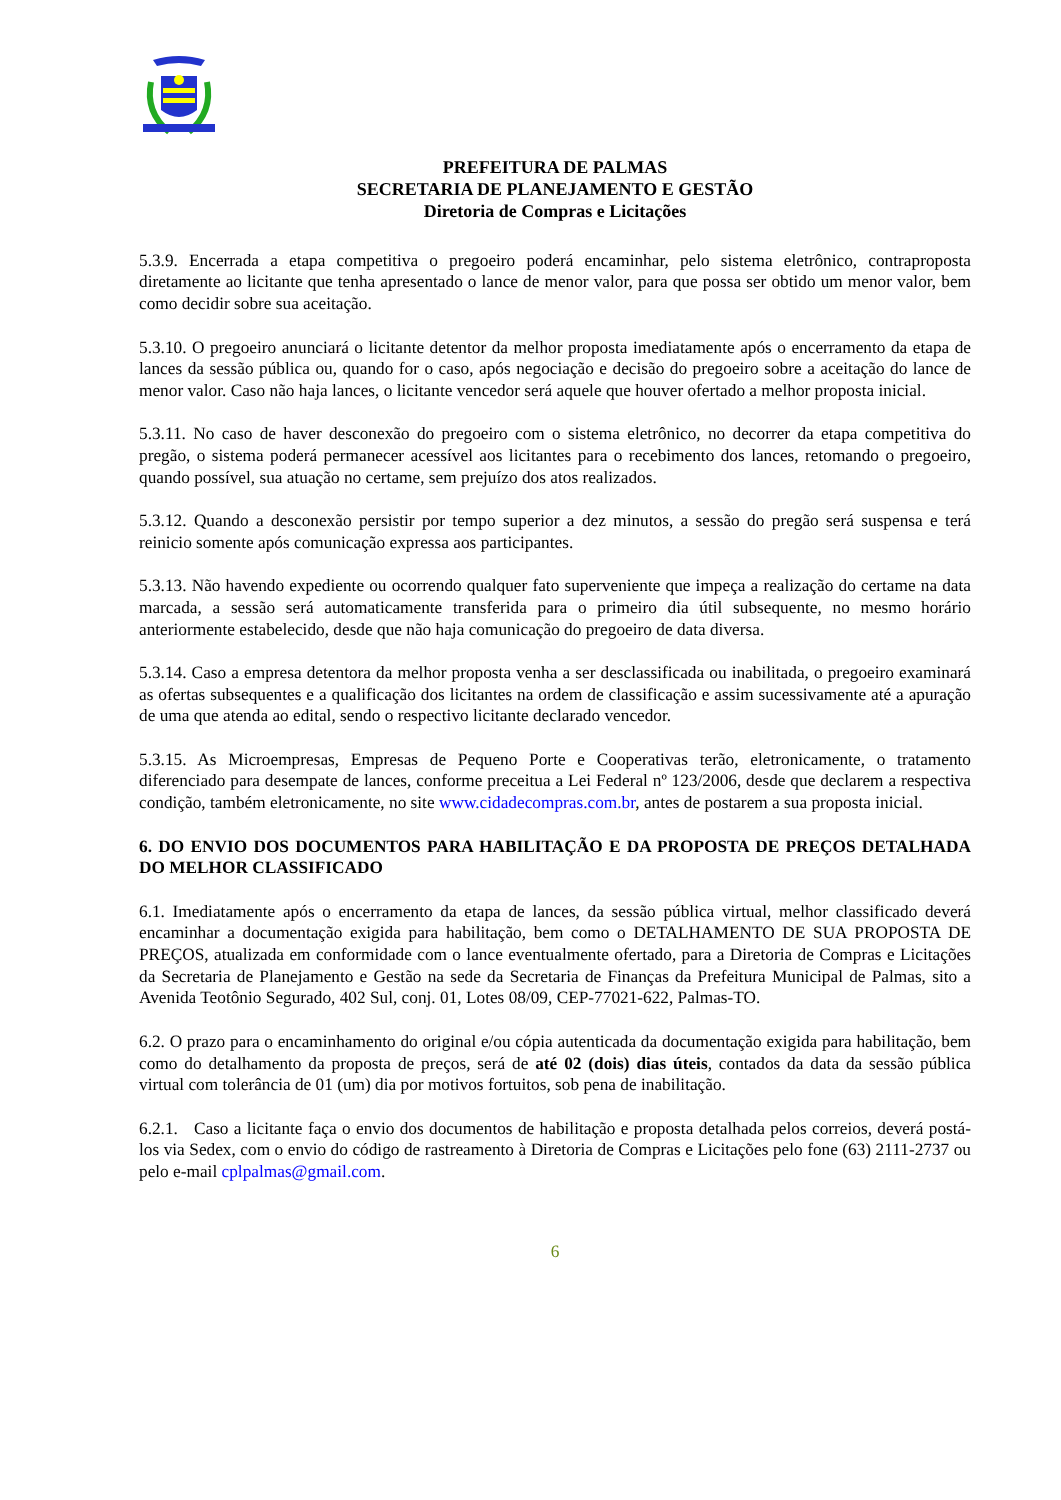PREFEITURA DE PALMAS
SECRETARIA DE PLANEJAMENTO E GESTÃO
Diretoria de Compras e Licitações
5.3.9. Encerrada a etapa competitiva o pregoeiro poderá encaminhar, pelo sistema eletrônico, contraproposta diretamente ao licitante que tenha apresentado o lance de menor valor, para que possa ser obtido um menor valor, bem como decidir sobre sua aceitação.
5.3.10. O pregoeiro anunciará o licitante detentor da melhor proposta imediatamente após o encerramento da etapa de lances da sessão pública ou, quando for o caso, após negociação e decisão do pregoeiro sobre a aceitação do lance de menor valor. Caso não haja lances, o licitante vencedor será aquele que houver ofertado a melhor proposta inicial.
5.3.11. No caso de haver desconexão do pregoeiro com o sistema eletrônico, no decorrer da etapa competitiva do pregão, o sistema poderá permanecer acessível aos licitantes para o recebimento dos lances, retomando o pregoeiro, quando possível, sua atuação no certame, sem prejuízo dos atos realizados.
5.3.12. Quando a desconexão persistir por tempo superior a dez minutos, a sessão do pregão será suspensa e terá reinicio somente após comunicação expressa aos participantes.
5.3.13. Não havendo expediente ou ocorrendo qualquer fato superveniente que impeça a realização do certame na data marcada, a sessão será automaticamente transferida para o primeiro dia útil subsequente, no mesmo horário anteriormente estabelecido, desde que não haja comunicação do pregoeiro de data diversa.
5.3.14. Caso a empresa detentora da melhor proposta venha a ser desclassificada ou inabilitada, o pregoeiro examinará as ofertas subsequentes e a qualificação dos licitantes na ordem de classificação e assim sucessivamente até a apuração de uma que atenda ao edital, sendo o respectivo licitante declarado vencedor.
5.3.15. As Microempresas, Empresas de Pequeno Porte e Cooperativas terão, eletronicamente, o tratamento diferenciado para desempate de lances, conforme preceitua a Lei Federal nº 123/2006, desde que declarem a respectiva condição, também eletronicamente, no site www.cidadecompras.com.br, antes de postarem a sua proposta inicial.
6. DO ENVIO DOS DOCUMENTOS PARA HABILITAÇÃO E DA PROPOSTA DE PREÇOS DETALHADA DO MELHOR CLASSIFICADO
6.1. Imediatamente após o encerramento da etapa de lances, da sessão pública virtual, melhor classificado deverá encaminhar a documentação exigida para habilitação, bem como o DETALHAMENTO DE SUA PROPOSTA DE PREÇOS, atualizada em conformidade com o lance eventualmente ofertado, para a Diretoria de Compras e Licitações da Secretaria de Planejamento e Gestão na sede da Secretaria de Finanças da Prefeitura Municipal de Palmas, sito a Avenida Teotônio Segurado, 402 Sul, conj. 01, Lotes 08/09, CEP-77021-622, Palmas-TO.
6.2. O prazo para o encaminhamento do original e/ou cópia autenticada da documentação exigida para habilitação, bem como do detalhamento da proposta de preços, será de até 02 (dois) dias úteis, contados da data da sessão pública virtual com tolerância de 01 (um) dia por motivos fortuitos, sob pena de inabilitação.
6.2.1. Caso a licitante faça o envio dos documentos de habilitação e proposta detalhada pelos correios, deverá postá-los via Sedex, com o envio do código de rastreamento à Diretoria de Compras e Licitações pelo fone (63) 2111-2737 ou pelo e-mail cplpalmas@gmail.com.
6